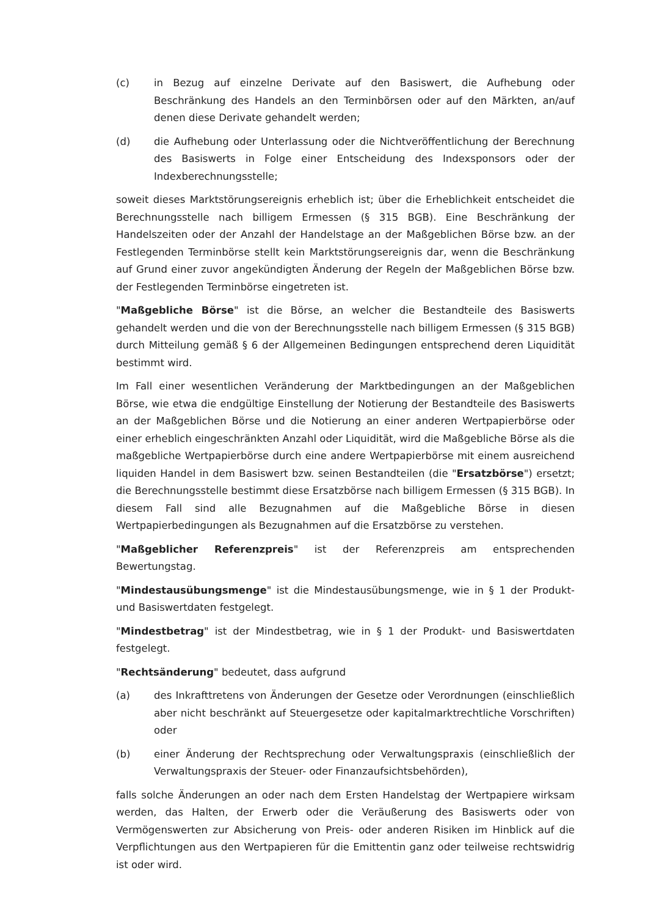(c) in Bezug auf einzelne Derivate auf den Basiswert, die Aufhebung oder Beschränkung des Handels an den Terminbörsen oder auf den Märkten, an/auf denen diese Derivate gehandelt werden;
(d) die Aufhebung oder Unterlassung oder die Nichtveröffentlichung der Berechnung des Basiswerts in Folge einer Entscheidung des Indexsponsors oder der Indexberechnungsstelle;
soweit dieses Marktstörungsereignis erheblich ist; über die Erheblichkeit entscheidet die Berechnungsstelle nach billigem Ermessen (§ 315 BGB). Eine Beschränkung der Handelszeiten oder der Anzahl der Handelstage an der Maßgeblichen Börse bzw. an der Festlegenden Terminbörse stellt kein Marktstörungsereignis dar, wenn die Beschränkung auf Grund einer zuvor angekündigten Änderung der Regeln der Maßgeblichen Börse bzw. der Festlegenden Terminbörse eingetreten ist.
"Maßgebliche Börse" ist die Börse, an welcher die Bestandteile des Basiswerts gehandelt werden und die von der Berechnungsstelle nach billigem Ermessen (§ 315 BGB) durch Mitteilung gemäß § 6 der Allgemeinen Bedingungen entsprechend deren Liquidität bestimmt wird.
Im Fall einer wesentlichen Veränderung der Marktbedingungen an der Maßgeblichen Börse, wie etwa die endgültige Einstellung der Notierung der Bestandteile des Basiswerts an der Maßgeblichen Börse und die Notierung an einer anderen Wertpapierbörse oder einer erheblich eingeschränkten Anzahl oder Liquidität, wird die Maßgebliche Börse als die maßgebliche Wertpapierbörse durch eine andere Wertpapierbörse mit einem ausreichend liquiden Handel in dem Basiswert bzw. seinen Bestandteilen (die "Ersatzbörse") ersetzt; die Berechnungsstelle bestimmt diese Ersatzbörse nach billigem Ermessen (§ 315 BGB). In diesem Fall sind alle Bezugnahmen auf die Maßgebliche Börse in diesen Wertpapierbedingungen als Bezugnahmen auf die Ersatzbörse zu verstehen.
"Maßgeblicher Referenzpreis" ist der Referenzpreis am entsprechenden Bewertungstag.
"Mindestausübungsmenge" ist die Mindestausübungsmenge, wie in § 1 der Produkt- und Basiswertdaten festgelegt.
"Mindestbetrag" ist der Mindestbetrag, wie in § 1 der Produkt- und Basiswertdaten festgelegt.
"Rechtsänderung" bedeutet, dass aufgrund
(a) des Inkrafttretens von Änderungen der Gesetze oder Verordnungen (einschließlich aber nicht beschränkt auf Steuergesetze oder kapitalmarktrechtliche Vorschriften) oder
(b) einer Änderung der Rechtsprechung oder Verwaltungspraxis (einschließlich der Verwaltungspraxis der Steuer- oder Finanzaufsichtsbehörden),
falls solche Änderungen an oder nach dem Ersten Handelstag der Wertpapiere wirksam werden, das Halten, der Erwerb oder die Veräußerung des Basiswerts oder von Vermögenswerten zur Absicherung von Preis- oder anderen Risiken im Hinblick auf die Verpflichtungen aus den Wertpapieren für die Emittentin ganz oder teilweise rechtswidrig ist oder wird.